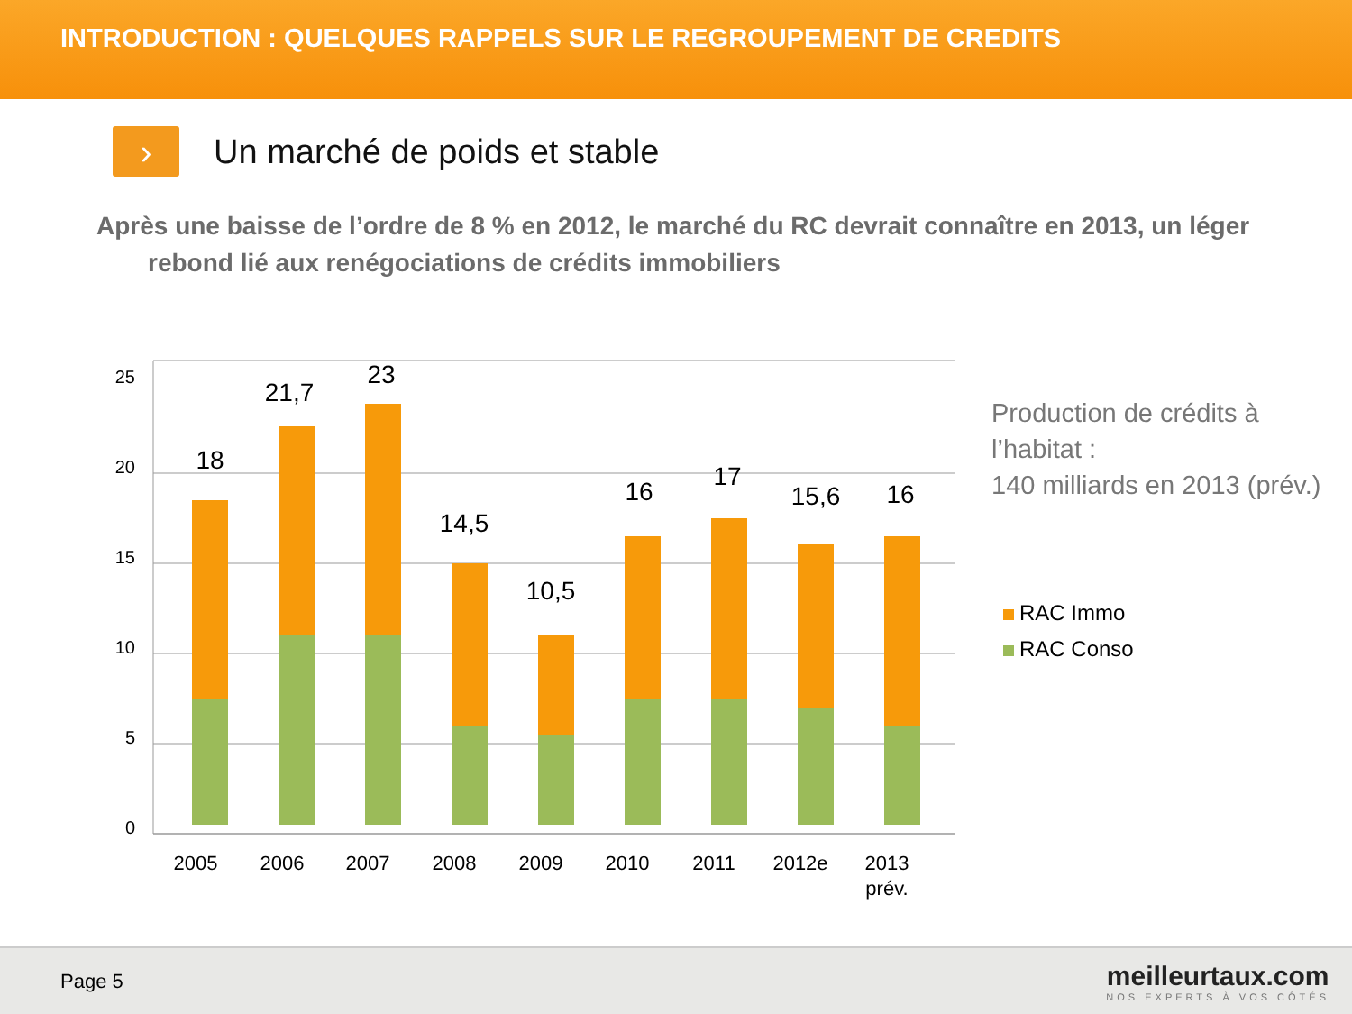INTRODUCTION : QUELQUES RAPPELS SUR LE REGROUPEMENT DE CREDITS
›
Un marché de poids et stable
Après une baisse de l’ordre de 8 % en 2012, le marché du RC devrait connaître en 2013, un léger rebond lié aux renégociations de crédits immobiliers
0
5
10
15
20
25
18
21,7
23
14,5
10,5
16
17
15,6
16
2005
2006
2007
2008
2009
2010
2011
2012e
2013
prév.
Production de crédits à
l’habitat :
140 milliards en 2013 (prév.)
RAC Immo
RAC Conso
Page 5
meilleurtaux.com
NOS EXPERTS À VOS CÔTÉS